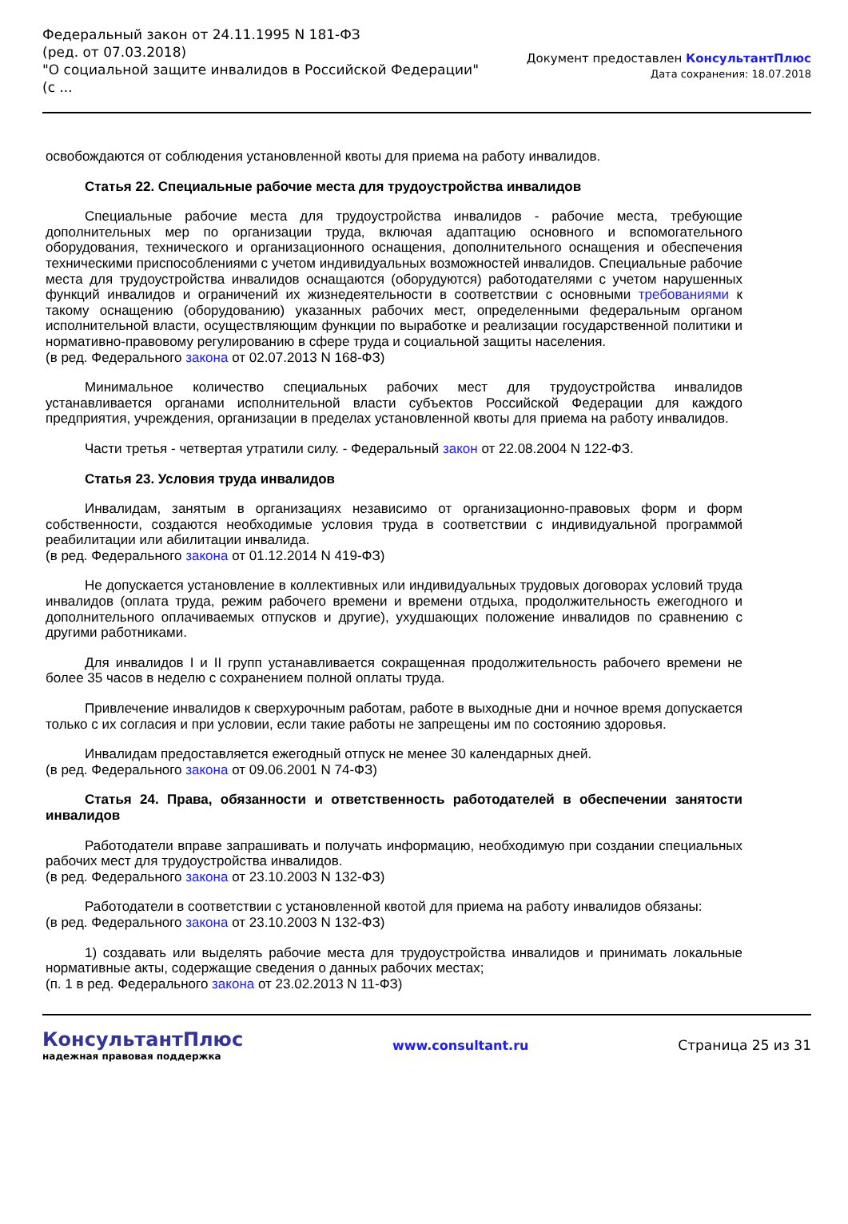Федеральный закон от 24.11.1995 N 181-ФЗ
(ред. от 07.03.2018)
"О социальной защите инвалидов в Российской Федерации"
(с ...
Документ предоставлен КонсультантПлюс
Дата сохранения: 18.07.2018
освобождаются от соблюдения установленной квоты для приема на работу инвалидов.
Статья 22. Специальные рабочие места для трудоустройства инвалидов
Специальные рабочие места для трудоустройства инвалидов - рабочие места, требующие дополнительных мер по организации труда, включая адаптацию основного и вспомогательного оборудования, технического и организационного оснащения, дополнительного оснащения и обеспечения техническими приспособлениями с учетом индивидуальных возможностей инвалидов. Специальные рабочие места для трудоустройства инвалидов оснащаются (оборудуются) работодателями с учетом нарушенных функций инвалидов и ограничений их жизнедеятельности в соответствии с основными требованиями к такому оснащению (оборудованию) указанных рабочих мест, определенными федеральным органом исполнительной власти, осуществляющим функции по выработке и реализации государственной политики и нормативно-правовому регулированию в сфере труда и социальной защиты населения.
(в ред. Федерального закона от 02.07.2013 N 168-ФЗ)
Минимальное количество специальных рабочих мест для трудоустройства инвалидов устанавливается органами исполнительной власти субъектов Российской Федерации для каждого предприятия, учреждения, организации в пределах установленной квоты для приема на работу инвалидов.
Части третья - четвертая утратили силу. - Федеральный закон от 22.08.2004 N 122-ФЗ.
Статья 23. Условия труда инвалидов
Инвалидам, занятым в организациях независимо от организационно-правовых форм и форм собственности, создаются необходимые условия труда в соответствии с индивидуальной программой реабилитации или абилитации инвалида.
(в ред. Федерального закона от 01.12.2014 N 419-ФЗ)
Не допускается установление в коллективных или индивидуальных трудовых договорах условий труда инвалидов (оплата труда, режим рабочего времени и времени отдыха, продолжительность ежегодного и дополнительного оплачиваемых отпусков и другие), ухудшающих положение инвалидов по сравнению с другими работниками.
Для инвалидов I и II групп устанавливается сокращенная продолжительность рабочего времени не более 35 часов в неделю с сохранением полной оплаты труда.
Привлечение инвалидов к сверхурочным работам, работе в выходные дни и ночное время допускается только с их согласия и при условии, если такие работы не запрещены им по состоянию здоровья.
Инвалидам предоставляется ежегодный отпуск не менее 30 календарных дней.
(в ред. Федерального закона от 09.06.2001 N 74-ФЗ)
Статья 24. Права, обязанности и ответственность работодателей в обеспечении занятости инвалидов
Работодатели вправе запрашивать и получать информацию, необходимую при создании специальных рабочих мест для трудоустройства инвалидов.
(в ред. Федерального закона от 23.10.2003 N 132-ФЗ)
Работодатели в соответствии с установленной квотой для приема на работу инвалидов обязаны:
(в ред. Федерального закона от 23.10.2003 N 132-ФЗ)
1) создавать или выделять рабочие места для трудоустройства инвалидов и принимать локальные нормативные акты, содержащие сведения о данных рабочих местах;
(п. 1 в ред. Федерального закона от 23.02.2013 N 11-ФЗ)
КонсультантПлюс
надежная правовая поддержка
www.consultant.ru Страница 25 из 31